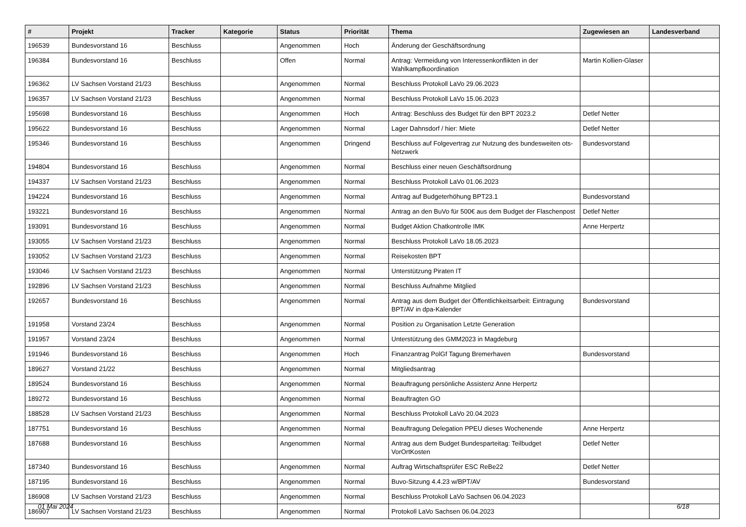| # | Projekt | Tracker | Kategorie | Status | Priorität | Thema | Zugewiesen an | Landesverband |
| --- | --- | --- | --- | --- | --- | --- | --- | --- |
| 196539 | Bundesvorstand 16 | Beschluss | | Angenommen | Hoch | Änderung der Geschäftsordnung | | |
| 196384 | Bundesvorstand 16 | Beschluss | | Offen | Normal | Antrag: Vermeidung von Interessenkonflikten in der Wahlkampfkoordination | Martin Kollien-Glaser | |
| 196362 | LV Sachsen Vorstand 21/23 | Beschluss | | Angenommen | Normal | Beschluss Protokoll LaVo 29.06.2023 | | |
| 196357 | LV Sachsen Vorstand 21/23 | Beschluss | | Angenommen | Normal | Beschluss Protokoll LaVo 15.06.2023 | | |
| 195698 | Bundesvorstand 16 | Beschluss | | Angenommen | Hoch | Antrag: Beschluss des Budget für den BPT 2023.2 | Detlef Netter | |
| 195622 | Bundesvorstand 16 | Beschluss | | Angenommen | Normal | Lager Dahnsdorf / hier: Miete | Detlef Netter | |
| 195346 | Bundesvorstand 16 | Beschluss | | Angenommen | Dringend | Beschluss auf Folgevertrag zur Nutzung des bundesweiten ots-Netzwerk | Bundesvorstand | |
| 194804 | Bundesvorstand 16 | Beschluss | | Angenommen | Normal | Beschluss einer neuen Geschäftsordnung | | |
| 194337 | LV Sachsen Vorstand 21/23 | Beschluss | | Angenommen | Normal | Beschluss Protokoll LaVo 01.06.2023 | | |
| 194224 | Bundesvorstand 16 | Beschluss | | Angenommen | Normal | Antrag auf Budgeterhöhung BPT23.1 | Bundesvorstand | |
| 193221 | Bundesvorstand 16 | Beschluss | | Angenommen | Normal | Antrag an den BuVo für 500€ aus dem Budget der Flaschenpost | Detlef Netter | |
| 193091 | Bundesvorstand 16 | Beschluss | | Angenommen | Normal | Budget Aktion Chatkontrolle IMK | Anne Herpertz | |
| 193055 | LV Sachsen Vorstand 21/23 | Beschluss | | Angenommen | Normal | Beschluss Protokoll LaVo 18.05.2023 | | |
| 193052 | LV Sachsen Vorstand 21/23 | Beschluss | | Angenommen | Normal | Reisekosten BPT | | |
| 193046 | LV Sachsen Vorstand 21/23 | Beschluss | | Angenommen | Normal | Unterstützung Piraten IT | | |
| 192896 | LV Sachsen Vorstand 21/23 | Beschluss | | Angenommen | Normal | Beschluss Aufnahme Mitglied | | |
| 192657 | Bundesvorstand 16 | Beschluss | | Angenommen | Normal | Antrag aus dem Budget der Öffentlichkeitsarbeit: Eintragung BPT/AV in dpa-Kalender | Bundesvorstand | |
| 191958 | Vorstand 23/24 | Beschluss | | Angenommen | Normal | Position zu Organisation Letzte Generation | | |
| 191957 | Vorstand 23/24 | Beschluss | | Angenommen | Normal | Unterstützung des GMM2023 in Magdeburg | | |
| 191946 | Bundesvorstand 16 | Beschluss | | Angenommen | Hoch | Finanzantrag PolGf Tagung Bremerhaven | Bundesvorstand | |
| 189627 | Vorstand 21/22 | Beschluss | | Angenommen | Normal | Mitgliedsantrag | | |
| 189524 | Bundesvorstand 16 | Beschluss | | Angenommen | Normal | Beauftragung persönliche Assistenz Anne Herpertz | | |
| 189272 | Bundesvorstand 16 | Beschluss | | Angenommen | Normal | Beauftragten GO | | |
| 188528 | LV Sachsen Vorstand 21/23 | Beschluss | | Angenommen | Normal | Beschluss Protokoll LaVo 20.04.2023 | | |
| 187751 | Bundesvorstand 16 | Beschluss | | Angenommen | Normal | Beauftragung Delegation PPEU dieses Wochenende | Anne Herpertz | |
| 187688 | Bundesvorstand 16 | Beschluss | | Angenommen | Normal | Antrag aus dem Budget Bundesparteitag: Teilbudget VorOrtKosten | Detlef Netter | |
| 187340 | Bundesvorstand 16 | Beschluss | | Angenommen | Normal | Auftrag Wirtschaftsprüfer ESC ReBe22 | Detlef Netter | |
| 187195 | Bundesvorstand 16 | Beschluss | | Angenommen | Normal | Buvo-Sitzung 4.4.23 w/BPT/AV | Bundesvorstand | |
| 186908 | LV Sachsen Vorstand 21/23 | Beschluss | | Angenommen | Normal | Beschluss Protokoll LaVo Sachsen 06.04.2023 | | |
| 186907 | LV Sachsen Vorstand 21/23 | Beschluss | | Angenommen | Normal | Protokoll LaVo Sachsen 06.04.2023 | | |
01 Mai 2024 6/18